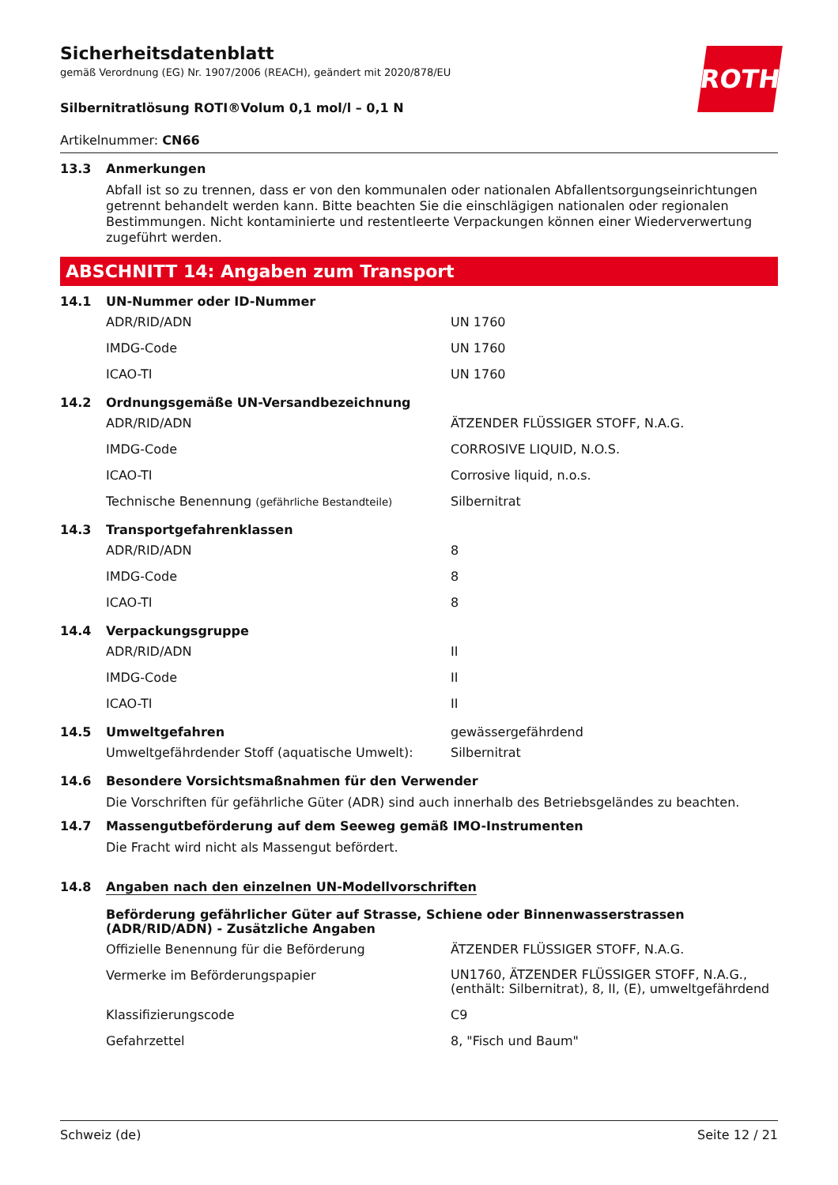ROTH
Sicherheitsdatenblatt
gemäß Verordnung (EG) Nr. 1907/2006 (REACH), geändert mit 2020/878/EU
Silbernitratlösung ROTI®Volum 0,1 mol/l – 0,1 N
Artikelnummer: CN66
13.3 Anmerkungen
Abfall ist so zu trennen, dass er von den kommunalen oder nationalen Abfallentsorgungseinrichtungen getrennt behandelt werden kann. Bitte beachten Sie die einschlägigen nationalen oder regionalen Bestimmungen. Nicht kontaminierte und restentleerte Verpackungen können einer Wiederverwertung zugeführt werden.
ABSCHNITT 14: Angaben zum Transport
14.1 UN-Nummer oder ID-Nummer
| ADR/RID/ADN | UN 1760 |
| IMDG-Code | UN 1760 |
| ICAO-TI | UN 1760 |
14.2 Ordnungsgemäße UN-Versandbezeichnung
| ADR/RID/ADN | ÄTZENDER FLÜSSIGER STOFF, N.A.G. |
| IMDG-Code | CORROSIVE LIQUID, N.O.S. |
| ICAO-TI | Corrosive liquid, n.o.s. |
| Technische Benennung (gefährliche Bestandteile) | Silbernitrat |
14.3 Transportgefahrenklassen
| ADR/RID/ADN | 8 |
| IMDG-Code | 8 |
| ICAO-TI | 8 |
14.4 Verpackungsgruppe
| ADR/RID/ADN | II |
| IMDG-Code | II |
| ICAO-TI | II |
14.5 Umweltgefahren gewässergefährdend
| Umweltgefährdender Stoff (aquatische Umwelt): | Silbernitrat |
14.6 Besondere Vorsichtsmaßnahmen für den Verwender
Die Vorschriften für gefährliche Güter (ADR) sind auch innerhalb des Betriebsgeländes zu beachten.
14.7 Massengutbeförderung auf dem Seeweg gemäß IMO-Instrumenten
Die Fracht wird nicht als Massengut befördert.
14.8 Angaben nach den einzelnen UN-Modellvorschriften
Beförderung gefährlicher Güter auf Strasse, Schiene oder Binnenwasserstrassen (ADR/RID/ADN) - Zusätzliche Angaben
| Offizielle Benennung für die Beförderung | ÄTZENDER FLÜSSIGER STOFF, N.A.G. |
| Vermerke im Beförderungspapier | UN1760, ÄTZENDER FLÜSSIGER STOFF, N.A.G., (enthält: Silbernitrat), 8, II, (E), umweltgefährdend |
| Klassifizierungscode | C9 |
| Gefahrzettel | 8, "Fisch und Baum" |
Schweiz (de) Seite 12 / 21